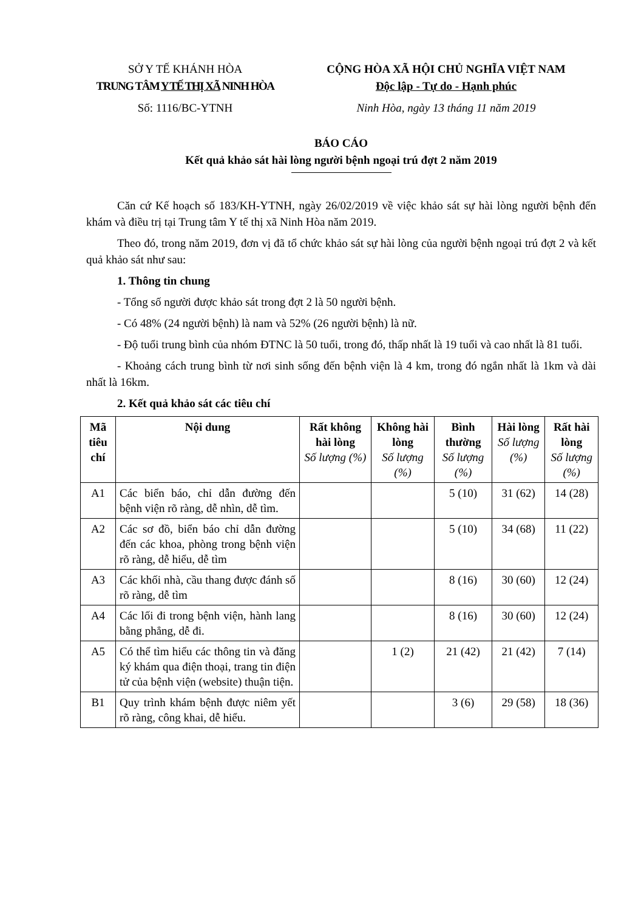SỞ Y TẾ KHÁNH HÒA
TRUNG TÂM Y TẾ THỊ XÃ NINH HÒA
Số: 1116/BC-YTNH
CỘNG HÒA XÃ HỘI CHỦ NGHĨA VIỆT NAM
Độc lập - Tự do - Hạnh phúc
Ninh Hòa, ngày 13 tháng 11 năm 2019
BÁO CÁO
Kết quả khảo sát hài lòng người bệnh ngoại trú đợt 2 năm 2019
Căn cứ Kế hoạch số 183/KH-YTNH, ngày 26/02/2019 về việc khảo sát sự hài lòng người bệnh đến khám và điều trị tại Trung tâm Y tế thị xã Ninh Hòa năm 2019.
Theo đó, trong năm 2019, đơn vị đã tổ chức khảo sát sự hài lòng của người bệnh ngoại trú đợt 2 và kết quả khảo sát như sau:
1. Thông tin chung
- Tổng số người được khảo sát trong đợt 2 là 50 người bệnh.
- Có 48% (24 người bệnh) là nam và 52% (26 người bệnh) là nữ.
- Độ tuổi trung bình của nhóm ĐTNC là 50 tuổi, trong đó, thấp nhất là 19 tuổi và cao nhất là 81 tuổi.
- Khoảng cách trung bình từ nơi sinh sống đến bệnh viện là 4 km, trong đó ngắn nhất là 1km và dài nhất là 16km.
2. Kết quả khảo sát các tiêu chí
| Mã tiêu chí | Nội dung | Rất không hài lòng Số lượng (%) | Không hài lòng Số lượng (%) | Bình thường Số lượng (%) | Hài lòng Số lượng (%) | Rất hài lòng Số lượng (%) |
| --- | --- | --- | --- | --- | --- | --- |
| A1 | Các biển báo, chỉ dẫn đường đến bệnh viện rõ ràng, dễ nhìn, dễ tìm. | | | 5 (10) | 31 (62) | 14 (28) |
| A2 | Các sơ đồ, biển báo chỉ dẫn đường đến các khoa, phòng trong bệnh viện rõ ràng, dễ hiểu, dễ tìm | | | 5 (10) | 34 (68) | 11 (22) |
| A3 | Các khối nhà, cầu thang được đánh số rõ ràng, dễ tìm | | | 8 (16) | 30 (60) | 12 (24) |
| A4 | Các lối đi trong bệnh viện, hành lang bằng phẳng, dễ đi. | | | 8 (16) | 30 (60) | 12 (24) |
| A5 | Có thể tìm hiểu các thông tin và đăng ký khám qua điện thoại, trang tin điện tử của bệnh viện (website) thuận tiện. | | 1 (2) | 21 (42) | 21 (42) | 7 (14) |
| B1 | Quy trình khám bệnh được niêm yết rõ ràng, công khai, dễ hiểu. | | | 3 (6) | 29 (58) | 18 (36) |